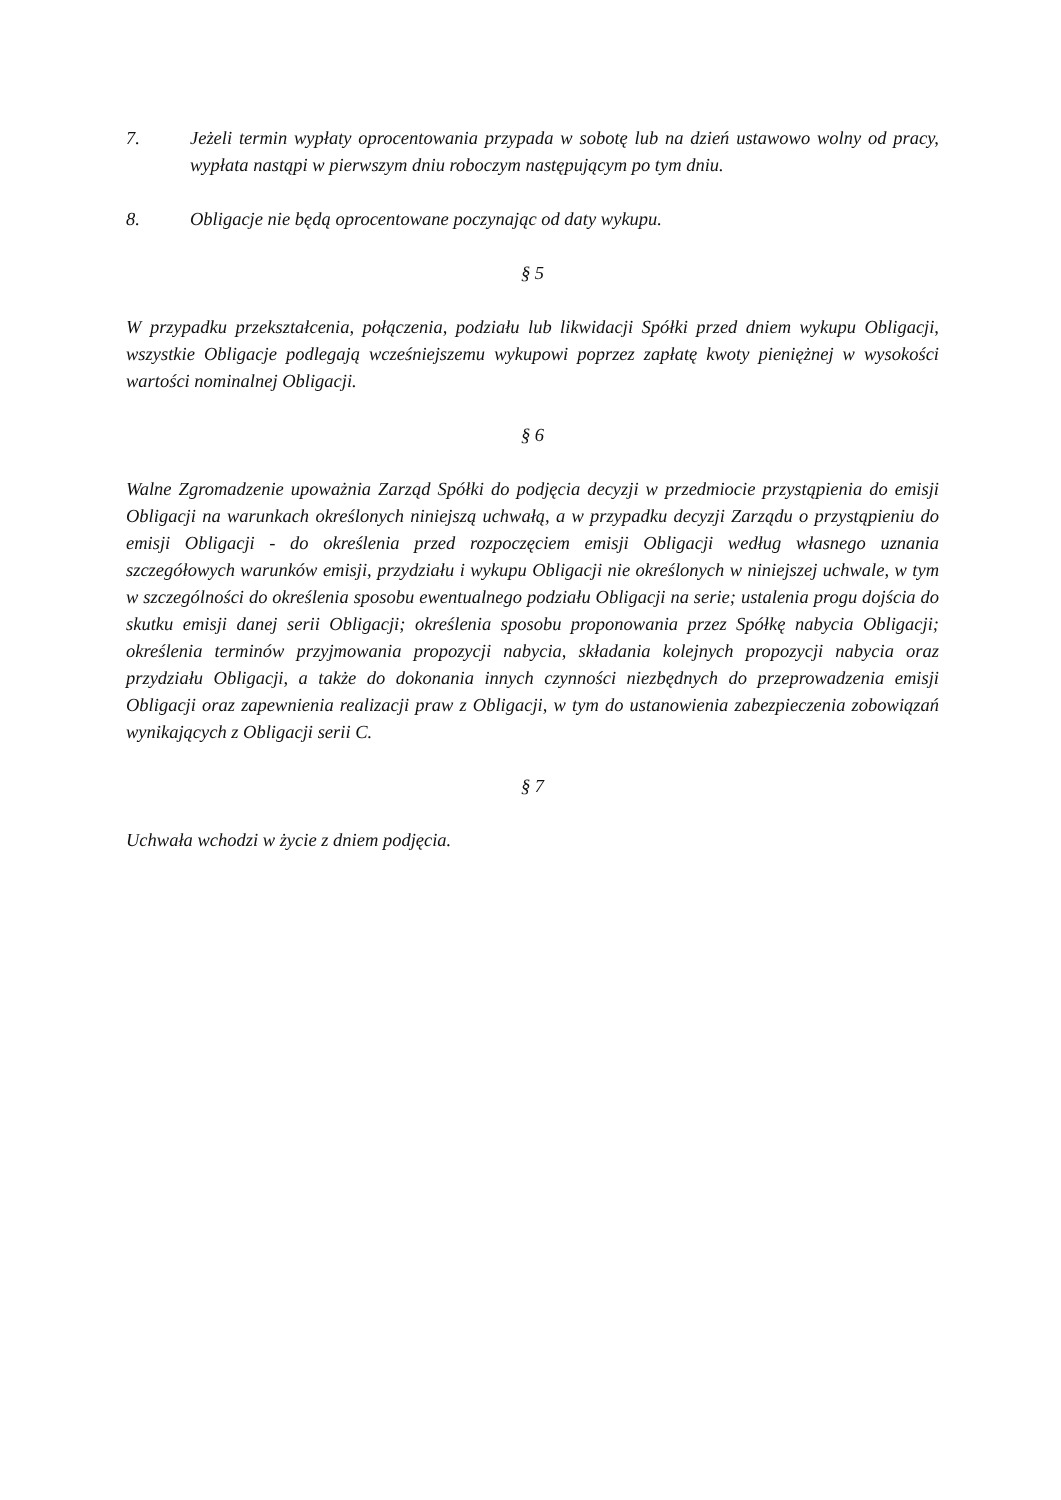7. Jeżeli termin wypłaty oprocentowania przypada w sobotę lub na dzień ustawowo wolny od pracy, wypłata nastąpi w pierwszym dniu roboczym następującym po tym dniu.
8. Obligacje nie będą oprocentowane poczynając od daty wykupu.
§ 5
W przypadku przekształcenia, połączenia, podziału lub likwidacji Spółki przed dniem wykupu Obligacji, wszystkie Obligacje podlegają wcześniejszemu wykupowi poprzez zapłatę kwoty pieniężnej w wysokości wartości nominalnej Obligacji.
§ 6
Walne Zgromadzenie upoważnia Zarząd Spółki do podjęcia decyzji w przedmiocie przystąpienia do emisji Obligacji na warunkach określonych niniejszą uchwałą, a w przypadku decyzji Zarządu o przystąpieniu do emisji Obligacji - do określenia przed rozpoczęciem emisji Obligacji według własnego uznania szczegółowych warunków emisji, przydziału i wykupu Obligacji nie określonych w niniejszej uchwale, w tym w szczególności do określenia sposobu ewentualnego podziału Obligacji na serie; ustalenia progu dojścia do skutku emisji danej serii Obligacji; określenia sposobu proponowania przez Spółkę nabycia Obligacji; określenia terminów przyjmowania propozycji nabycia, składania kolejnych propozycji nabycia oraz przydziału Obligacji, a także do dokonania innych czynności niezbędnych do przeprowadzenia emisji Obligacji oraz zapewnienia realizacji praw z Obligacji, w tym do ustanowienia zabezpieczenia zobowiązań wynikających z Obligacji serii C.
§ 7
Uchwała wchodzi w życie z dniem podjęcia.